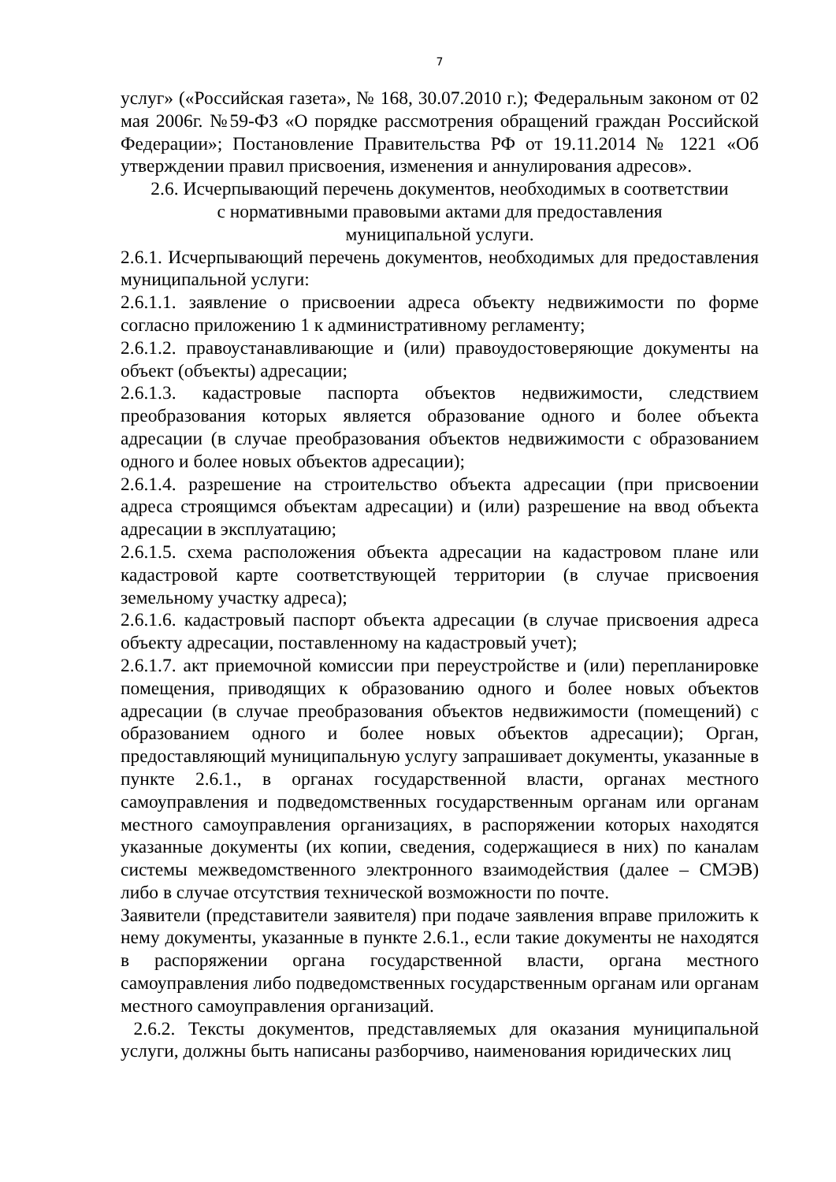7
услуг» («Российская газета», № 168, 30.07.2010 г.); Федеральным законом от 02 мая 2006г. №59-ФЗ «О порядке рассмотрения обращений граждан Российской Федерации»; Постановление Правительства РФ от 19.11.2014 № 1221 «Об утверждении правил присвоения, изменения и аннулирования адресов».
2.6. Исчерпывающий перечень документов, необходимых в соответствии
с нормативными правовыми актами для предоставления
муниципальной услуги.
2.6.1. Исчерпывающий перечень документов, необходимых для предоставления муниципальной услуги:
2.6.1.1. заявление о присвоении адреса объекту недвижимости по форме согласно приложению 1 к административному регламенту;
2.6.1.2. правоустанавливающие и (или) правоудостоверяющие документы на объект (объекты) адресации;
2.6.1.3. кадастровые паспорта объектов недвижимости, следствием преобразования которых является образование одного и более объекта адресации (в случае преобразования объектов недвижимости с образованием одного и более новых объектов адресации);
2.6.1.4. разрешение на строительство объекта адресации (при присвоении адреса строящимся объектам адресации) и (или) разрешение на ввод объекта адресации в эксплуатацию;
2.6.1.5. схема расположения объекта адресации на кадастровом плане или кадастровой карте соответствующей территории (в случае присвоения земельному участку адреса);
2.6.1.6. кадастровый паспорт объекта адресации (в случае присвоения адреса объекту адресации, поставленному на кадастровый учет);
2.6.1.7. акт приемочной комиссии при переустройстве и (или) перепланировке помещения, приводящих к образованию одного и более новых объектов адресации (в случае преобразования объектов недвижимости (помещений) с образованием одного и более новых объектов адресации); Орган, предоставляющий муниципальную услугу запрашивает документы, указанные в пункте 2.6.1., в органах государственной власти, органах местного самоуправления и подведомственных государственным органам или органам местного самоуправления организациях, в распоряжении которых находятся указанные документы (их копии, сведения, содержащиеся в них) по каналам системы межведомственного электронного взаимодействия (далее – СМЭВ) либо в случае отсутствия технической возможности по почте.
Заявители (представители заявителя) при подаче заявления вправе приложить к нему документы, указанные в пункте 2.6.1., если такие документы не находятся в распоряжении органа государственной власти, органа местного самоуправления либо подведомственных государственным органам или органам местного самоуправления организаций.
2.6.2. Тексты документов, представляемых для оказания муниципальной услуги, должны быть написаны разборчиво, наименования юридических лиц